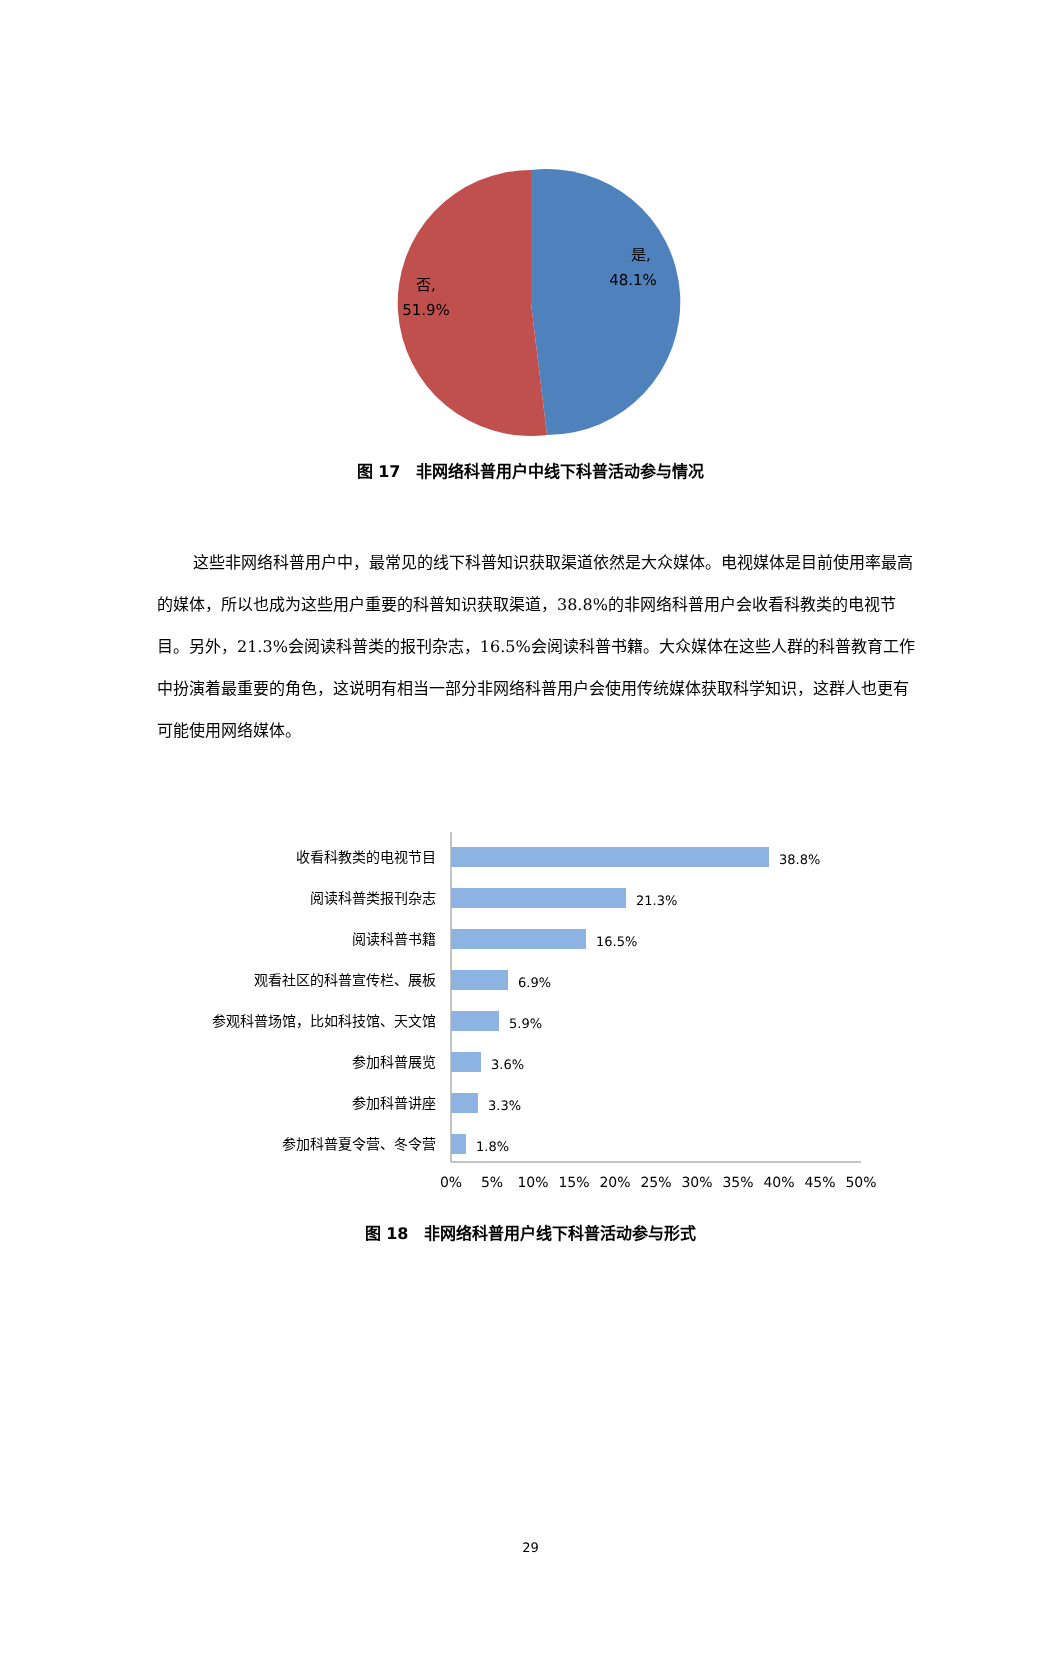是,
48.1%
否,
51.9%
图 17　非网络科普用户中线下科普活动参与情况
这些非网络科普用户中，最常见的线下科普知识获取渠道依然是大众媒体。电视媒体是目前使用率最高的媒体，所以也成为这些用户重要的科普知识获取渠道，38.8%的非网络科普用户会收看科教类的电视节目。另外，21.3%会阅读科普类的报刊杂志，16.5%会阅读科普书籍。大众媒体在这些人群的科普教育工作中扮演着最重要的角色，这说明有相当一部分非网络科普用户会使用传统媒体获取科学知识，这群人也更有可能使用网络媒体。
收看科教类的电视节目
阅读科普类报刊杂志
阅读科普书籍
观看社区的科普宣传栏、展板
参观科普场馆，比如科技馆、天文馆
参加科普展览
参加科普讲座
参加科普夏令营、冬令营
38.8%
21.3%
16.5%
6.9%
5.9%
3.6%
3.3%
1.8%
0%
5%
10%
15%
20%
25%
30%
35%
40%
45%
50%
图 18　非网络科普用户线下科普活动参与形式
29